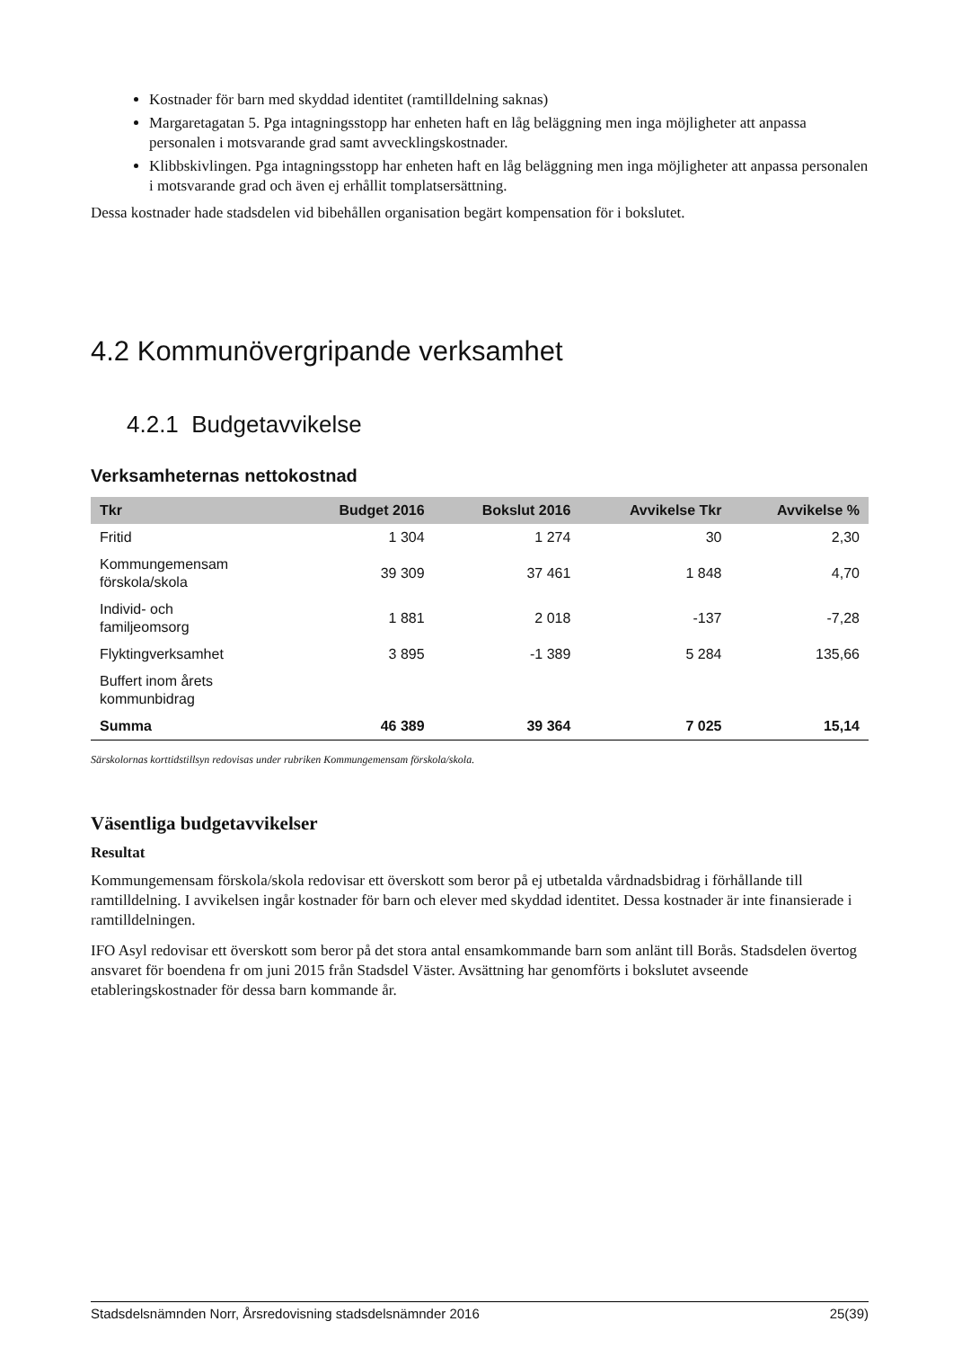Kostnader för barn med skyddad identitet (ramtilldelning saknas)
Margaretagatan 5. Pga intagningsstopp har enheten haft en låg beläggning men inga möjligheter att anpassa personalen i motsvarande grad samt avvecklingskostnader.
Klibbskivlingen. Pga intagningsstopp har enheten haft en låg beläggning men inga möjligheter att anpassa personalen i motsvarande grad och även ej erhållit tomplatsersättning.
Dessa kostnader hade stadsdelen vid bibehållen organisation begärt kompensation för i bokslutet.
4.2 Kommunövergripande verksamhet
4.2.1 Budgetavvikelse
Verksamheternas nettokostnad
| Tkr | Budget 2016 | Bokslut 2016 | Avvikelse Tkr | Avvikelse % |
| --- | --- | --- | --- | --- |
| Fritid | 1 304 | 1 274 | 30 | 2,30 |
| Kommungemensam förskola/skola | 39 309 | 37 461 | 1 848 | 4,70 |
| Individ- och familjeomsorg | 1 881 | 2 018 | -137 | -7,28 |
| Flyktingverksamhet | 3 895 | -1 389 | 5 284 | 135,66 |
| Buffert inom årets kommunbidrag | | | | |
| Summa | 46 389 | 39 364 | 7 025 | 15,14 |
Särskolornas korttidstillsyn redovisas under rubriken Kommungemensam förskola/skola.
Väsentliga budgetavvikelser
Resultat
Kommungemensam förskola/skola redovisar ett överskott som beror på ej utbetalda vårdnadsbidrag i förhållande till ramtilldelning. I avvikelsen ingår kostnader för barn och elever med skyddad identitet. Dessa kostnader är inte finansierade i ramtilldelningen.
IFO Asyl redovisar ett överskott som beror på det stora antal ensamkommande barn som anlänt till Borås. Stadsdelen övertog ansvaret för boendena fr om juni 2015 från Stadsdel Väster. Avsättning har genomförts i bokslutet avseende etableringskostnader för dessa barn kommande år.
Stadsdelsnämnden Norr, Årsredovisning stadsdelsnämnder 2016 25(39)